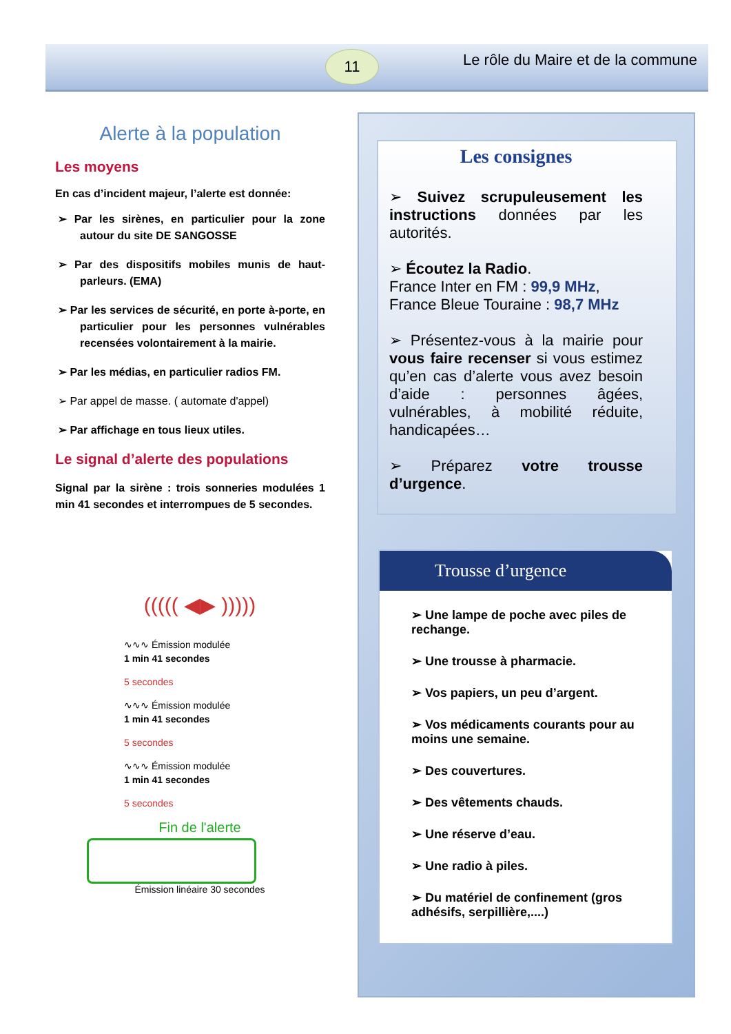11
Le rôle du Maire et de la commune
Alerte à la population
Les moyens
En cas d’incident majeur, l’alerte est donnée:
➢ Par les sirènes, en particulier pour la zone autour du site DE SANGOSSE
➢ Par des dispositifs mobiles munis de haut-parleurs. (EMA)
➢ Par les services de sécurité, en porte à-porte, en particulier pour les personnes vulnérables recensées volontairement à la mairie.
➢ Par les médias, en particulier radios FM.
➢ Par appel de masse. ( automate d'appel)
➢ Par affichage en tous lieux utiles.
Le signal d’alerte des populations
Signal par la sirène : trois sonneries modulées 1 min 41 secondes et interrompues de 5 secondes.
((((( ◀▶ )))))
∿∿∿ Émission modulée
1 min 41 secondes
5 secondes
∿∿∿ Émission modulée
1 min 41 secondes
5 secondes
∿∿∿ Émission modulée
1 min 41 secondes
5 secondes
Fin de l'alerte
Émission linéaire 30 secondes
Les consignes
➢ Suivez scrupuleusement les instructions données par les autorités.
➢ Écoutez la Radio.
France Inter en FM : 99,9 MHz,
France Bleue Touraine : 98,7 MHz
➢ Présentez-vous à la mairie pour vous faire recenser si vous estimez qu’en cas d’alerte vous avez besoin d’aide : personnes âgées, vulnérables, à mobilité réduite, handicapées…
➢ Préparez votre trousse d’urgence.
Trousse d’urgence
➢ Une lampe de poche avec piles de rechange.
➢ Une trousse à pharmacie.
➢ Vos papiers, un peu d’argent.
➢ Vos médicaments courants pour au moins une semaine.
➢ Des couvertures.
➢ Des vêtements chauds.
➢ Une réserve d’eau.
➢ Une radio à piles.
➢ Du matériel de confinement (gros adhésifs, serpillière,....)